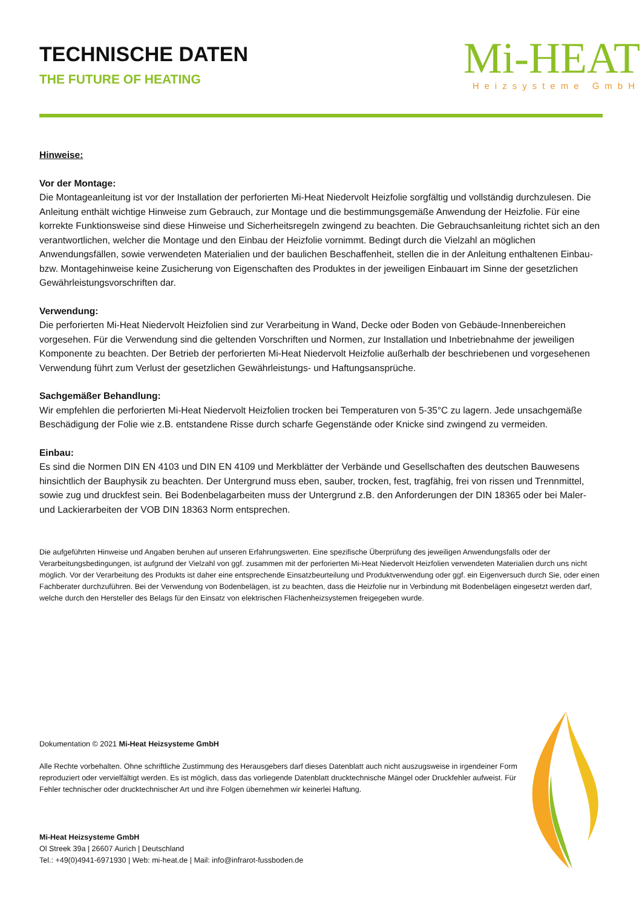TECHNISCHE DATEN
THE FUTURE OF HEATING
Mi-HEAT
Heizsysteme GmbH
Hinweise:
Vor der Montage:
Die Montageanleitung ist vor der Installation der perforierten Mi-Heat Niedervolt Heizfolie sorgfältig und vollständig durchzulesen. Die Anleitung enthält wichtige Hinweise zum Gebrauch, zur Montage und die bestimmungsgemäße Anwendung der Heizfolie. Für eine korrekte Funktionsweise sind diese Hinweise und Sicherheitsregeln zwingend zu beachten. Die Gebrauchsanleitung richtet sich an den verantwortlichen, welcher die Montage und den Einbau der Heizfolie vornimmt. Bedingt durch die Vielzahl an möglichen Anwendungsfällen, sowie verwendeten Materialien und der baulichen Beschaffenheit, stellen die in der Anleitung enthaltenen Einbau- bzw. Montagehinweise keine Zusicherung von Eigenschaften des Produktes in der jeweiligen Einbauart im Sinne der gesetzlichen Gewährleistungsvorschriften dar.
Verwendung:
Die perforierten Mi-Heat Niedervolt Heizfolien sind zur Verarbeitung in Wand, Decke oder Boden von Gebäude-Innenbereichen vorgesehen. Für die Verwendung sind die geltenden Vorschriften und Normen, zur Installation und Inbetriebnahme der jeweiligen Komponente zu beachten. Der Betrieb der perforierten Mi-Heat Niedervolt Heizfolie außerhalb der beschriebenen und vorgesehenen Verwendung führt zum Verlust der gesetzlichen Gewährleistungs- und Haftungsansprüche.
Sachgemäßer Behandlung:
Wir empfehlen die perforierten Mi-Heat Niedervolt Heizfolien trocken bei Temperaturen von 5-35°C zu lagern. Jede unsachgemäße Beschädigung der Folie wie z.B. entstandene Risse durch scharfe Gegenstände oder Knicke sind zwingend zu vermeiden.
Einbau:
Es sind die Normen DIN EN 4103 und DIN EN 4109 und Merkblätter der Verbände und Gesellschaften des deutschen Bauwesens hinsichtlich der Bauphysik zu beachten. Der Untergrund muss eben, sauber, trocken, fest, tragfähig, frei von rissen und Trennmittel, sowie zug und druckfest sein. Bei Bodenbelagarbeiten muss der Untergrund z.B. den Anforderungen der DIN 18365 oder bei Maler- und Lackierarbeiten der VOB DIN 18363 Norm entsprechen.
Die aufgeführten Hinweise und Angaben beruhen auf unseren Erfahrungswerten. Eine spezifische Überprüfung des jeweiligen Anwendungsfalls oder der Verarbeitungsbedingungen, ist aufgrund der Vielzahl von ggf. zusammen mit der perforierten Mi-Heat Niedervolt Heizfolien verwendeten Materialien durch uns nicht möglich. Vor der Verarbeitung des Produkts ist daher eine entsprechende Einsatzbeurteilung und Produktverwendung oder ggf. ein Eigenversuch durch Sie, oder einen Fachberater durchzuführen. Bei der Verwendung von Bodenbelägen, ist zu beachten, dass die Heizfolie nur in Verbindung mit Bodenbelägen eingesetzt werden darf, welche durch den Hersteller des Belags für den Einsatz von elektrischen Flächenheizsystemen freigegeben wurde.
Dokumentation © 2021 Mi-Heat Heizsysteme GmbH
Alle Rechte vorbehalten. Ohne schriftliche Zustimmung des Herausgebers darf dieses Datenblatt auch nicht auszugsweise in irgendeiner Form reproduziert oder vervielfältigt werden. Es ist möglich, dass das vorliegende Datenblatt drucktechnische Mängel oder Druckfehler aufweist. Für Fehler technischer oder drucktechnischer Art und ihre Folgen übernehmen wir keinerlei Haftung.
Mi-Heat Heizsysteme GmbH
Ol Streek 39a | 26607 Aurich | Deutschland
Tel.: +49(0)4941-6971930 | Web: mi-heat.de | Mail: info@infrarot-fussboden.de